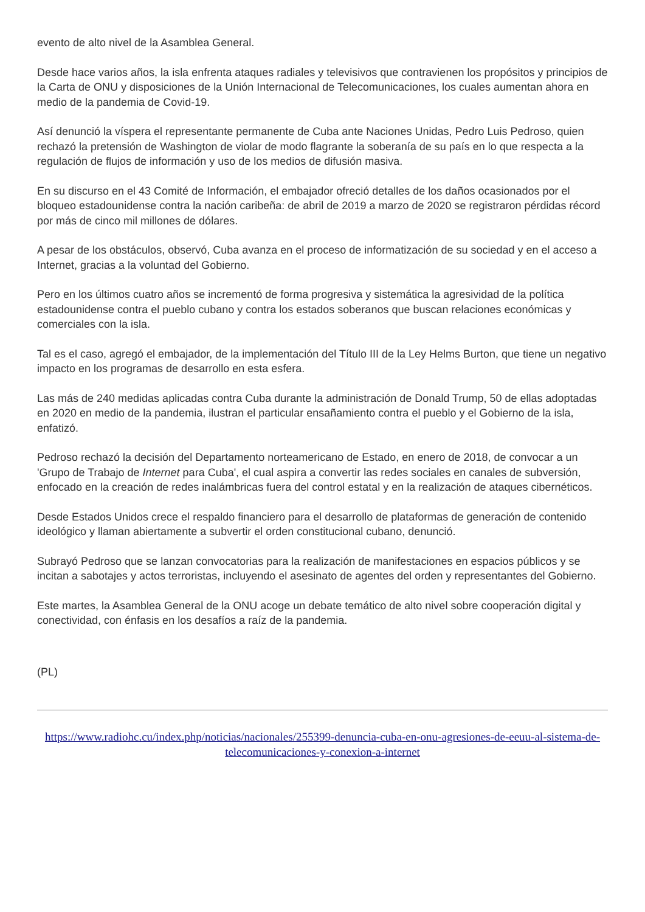evento de alto nivel de la Asamblea General.
Desde hace varios años, la isla enfrenta ataques radiales y televisivos que contravienen los propósitos y principios de la Carta de ONU y disposiciones de la Unión Internacional de Telecomunicaciones, los cuales aumentan ahora en medio de la pandemia de Covid-19.
Así denunció la víspera el representante permanente de Cuba ante Naciones Unidas, Pedro Luis Pedroso, quien rechazó la pretensión de Washington de violar de modo flagrante la soberanía de su país en lo que respecta a la regulación de flujos de información y uso de los medios de difusión masiva.
En su discurso en el 43 Comité de Información, el embajador ofreció detalles de los daños ocasionados por el bloqueo estadounidense contra la nación caribeña: de abril de 2019 a marzo de 2020 se registraron pérdidas récord por más de cinco mil millones de dólares.
A pesar de los obstáculos, observó, Cuba avanza en el proceso de informatización de su sociedad y en el acceso a Internet, gracias a la voluntad del Gobierno.
Pero en los últimos cuatro años se incrementó de forma progresiva y sistemática la agresividad de la política estadounidense contra el pueblo cubano y contra los estados soberanos que buscan relaciones económicas y comerciales con la isla.
Tal es el caso, agregó el embajador, de la implementación del Título III de la Ley Helms Burton, que tiene un negativo impacto en los programas de desarrollo en esta esfera.
Las más de 240 medidas aplicadas contra Cuba durante la administración de Donald Trump, 50 de ellas adoptadas en 2020 en medio de la pandemia, ilustran el particular ensañamiento contra el pueblo y el Gobierno de la isla, enfatizó.
Pedroso rechazó la decisión del Departamento norteamericano de Estado, en enero de 2018, de convocar a un 'Grupo de Trabajo de Internet para Cuba', el cual aspira a convertir las redes sociales en canales de subversión, enfocado en la creación de redes inalámbricas fuera del control estatal y en la realización de ataques cibernéticos.
Desde Estados Unidos crece el respaldo financiero para el desarrollo de plataformas de generación de contenido ideológico y llaman abiertamente a subvertir el orden constitucional cubano, denunció.
Subrayó Pedroso que se lanzan convocatorias para la realización de manifestaciones en espacios públicos y se incitan a sabotajes y actos terroristas, incluyendo el asesinato de agentes del orden y representantes del Gobierno.
Este martes, la Asamblea General de la ONU acoge un debate temático de alto nivel sobre cooperación digital y conectividad, con énfasis en los desafíos a raíz de la pandemia.
(PL)
https://www.radiohc.cu/index.php/noticias/nacionales/255399-denuncia-cuba-en-onu-agresiones-de-eeuu-al-sistema-de-telecomunicaciones-y-conexion-a-internet